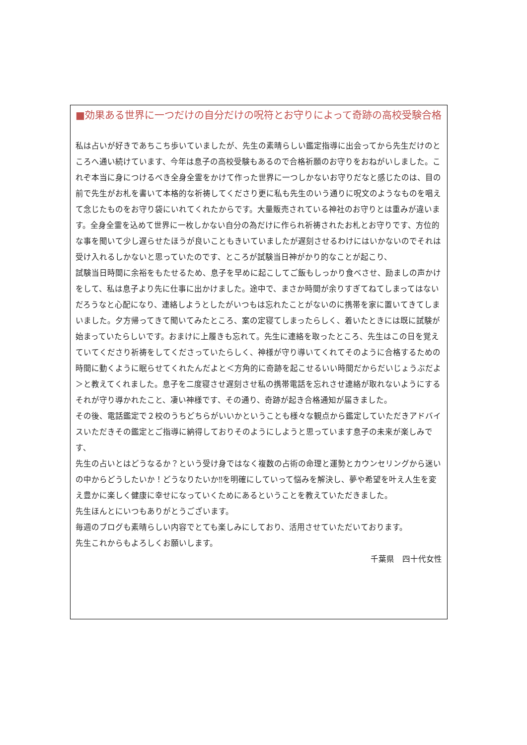■効果ある世界に一つだけの自分だけの呪符とお守りによって奇跡の高校受験合格
私は占いが好きであちこち歩いていましたが、先生の素晴らしい鑑定指導に出会ってから先生だけのところへ通い続けています、今年は息子の高校受験もあるので合格祈願のお守りをおねがいしました。これぞ本当に身につけるべき全身全霊をかけて作った世界に一つしかないお守りだなと感じたのは、目の前で先生がお札を書いて本格的な祈祷してくださり更に私も先生のいう通りに呪文のようなものを唱えて念じたものをお守り袋にいれてくれたからです。大量販売されている神社のお守りとは重みが違います。全身全霊を込めて世界に一枚しかない自分の為だけに作られ祈祷されたお札とお守りです、方位的な事を聞いて少し遅らせたほうが良いこともきいていましたが遅刻させるわけにはいかないのでそれは受け入れるしかないと思っていたのです、ところが試験当日神がかり的なことが起こり、
試験当日時間に余裕をもたせるため、息子を早めに起こしてご飯もしっかり食べさせ、励ましの声かけをして、私は息子より先に仕事に出かけました。途中で、まさか時間が余りすぎてねてしまってはないだろうなと心配になり、連絡しようとしたがいつもは忘れたことがないのに携帯を家に置いてきてしまいました。夕方帰ってきて聞いてみたところ、案の定寝てしまったらしく、着いたときには既に試験が始まっていたらしいです。おまけに上履きも忘れて。先生に連絡を取ったところ、先生はこの日を覚えていてくださり祈祷をしてくださっていたらしく、神様が守り導いてくれてそのように合格するための時間に動くように眠らせてくれたんだよと＜方角的に奇跡を起こせるいい時間だからだいじょうぶだよ＞と教えてくれました。息子を二度寝させ遅刻させ私の携帯電話を忘れさせ連絡が取れないようにするそれが守り導かれたこと、凄い神様です、その通り、奇跡が起き合格通知が届きました。
その後、電話鑑定で２校のうちどちらがいいかということも様々な観点から鑑定していただきアドバイスいただきその鑑定とご指導に納得しておりそのようにしようと思っています息子の未来が楽しみです、
先生の占いとはどうなるか？という受け身ではなく複数の占術の命理と運勢とカウンセリングから迷いの中からどうしたいか！どうなりたいか‼を明確にしていって悩みを解決し、夢や希望を叶え人生を変え豊かに楽しく健康に幸せになっていくためにあるということを教えていただきました。
先生ほんとにいつもありがとうございます。
毎週のブログも素晴らしい内容でとても楽しみにしており、活用させていただいております。
先生これからもよろしくお願いします。
千葉県　四十代女性